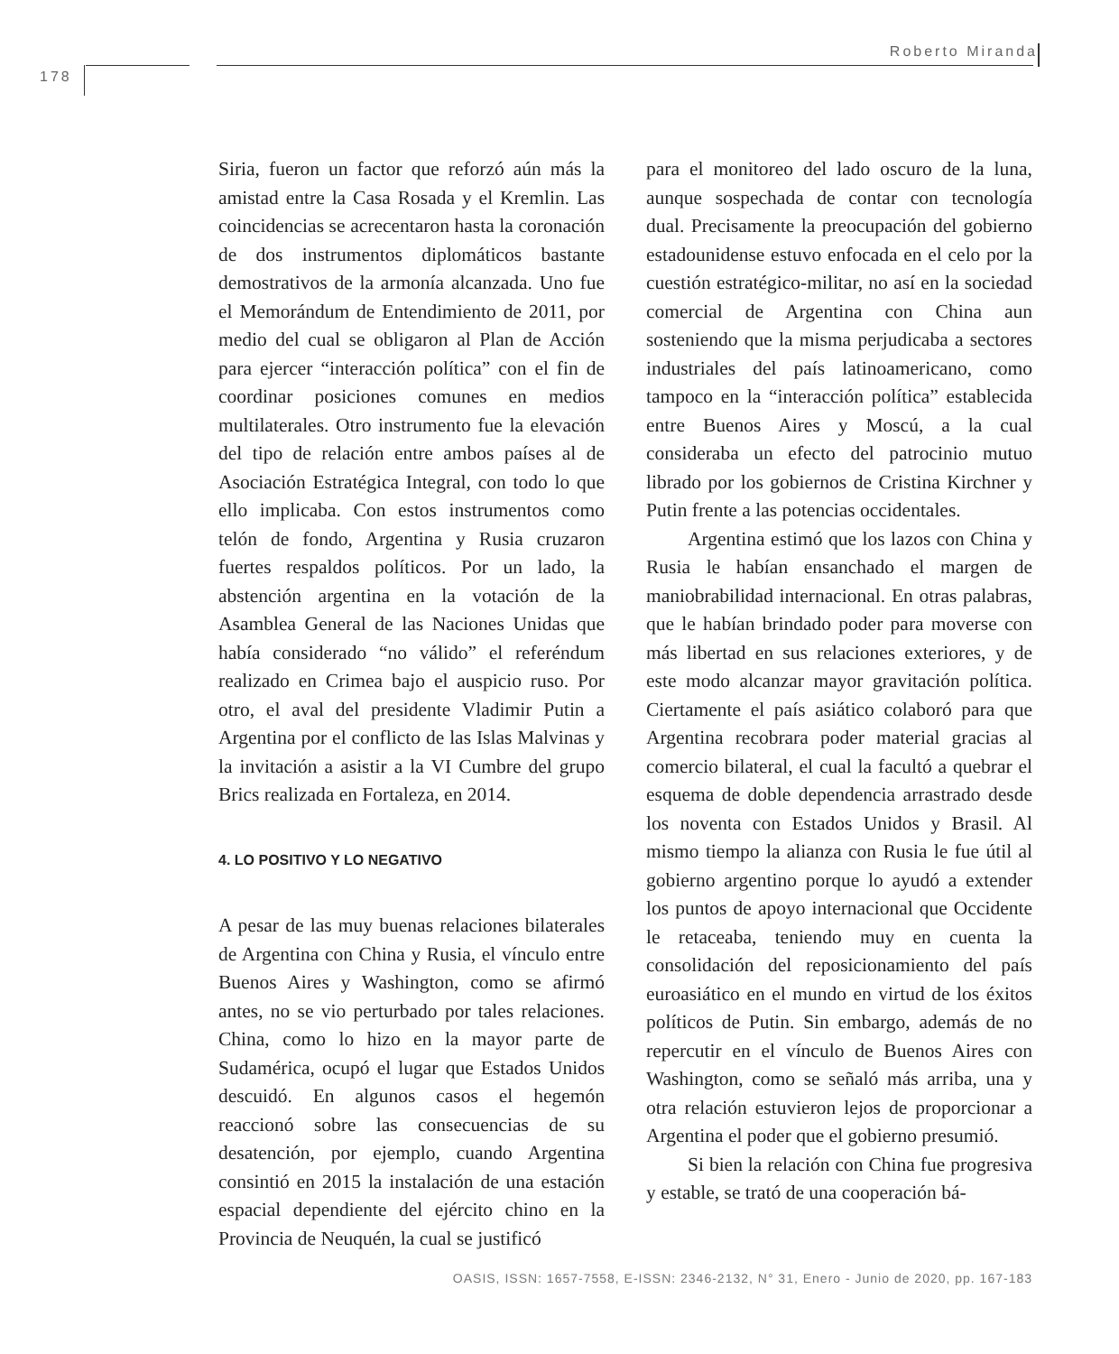Roberto Miranda
178
Siria, fueron un factor que reforzó aún más la amistad entre la Casa Rosada y el Kremlin. Las coincidencias se acrecentaron hasta la coronación de dos instrumentos diplomáticos bastante demostrativos de la armonía alcanzada. Uno fue el Memorándum de Entendimiento de 2011, por medio del cual se obligaron al Plan de Acción para ejercer “interacción política” con el fin de coordinar posiciones comunes en medios multilaterales. Otro instrumento fue la elevación del tipo de relación entre ambos países al de Asociación Estratégica Integral, con todo lo que ello implicaba. Con estos instrumentos como telón de fondo, Argentina y Rusia cruzaron fuertes respaldos políticos. Por un lado, la abstención argentina en la votación de la Asamblea General de las Naciones Unidas que había considerado “no válido” el referéndum realizado en Crimea bajo el auspicio ruso. Por otro, el aval del presidente Vladimir Putin a Argentina por el conflicto de las Islas Malvinas y la invitación a asistir a la VI Cumbre del grupo Brics realizada en Fortaleza, en 2014.
4. LO POSITIVO Y LO NEGATIVO
A pesar de las muy buenas relaciones bilaterales de Argentina con China y Rusia, el vínculo entre Buenos Aires y Washington, como se afirmó antes, no se vio perturbado por tales relaciones. China, como lo hizo en la mayor parte de Sudamérica, ocupó el lugar que Estados Unidos descuidó. En algunos casos el hegemón reaccionó sobre las consecuencias de su desatención, por ejemplo, cuando Argentina consintió en 2015 la instalación de una estación espacial dependiente del ejército chino en la Provincia de Neuquén, la cual se justificó
para el monitoreo del lado oscuro de la luna, aunque sospechada de contar con tecnología dual. Precisamente la preocupación del gobierno estadounidense estuvo enfocada en el celo por la cuestión estratégico-militar, no así en la sociedad comercial de Argentina con China aun sosteniendo que la misma perjudicaba a sectores industriales del país latinoamericano, como tampoco en la “interacción política” establecida entre Buenos Aires y Moscú, a la cual consideraba un efecto del patrocinio mutuo librado por los gobiernos de Cristina Kirchner y Putin frente a las potencias occidentales.
Argentina estimó que los lazos con China y Rusia le habían ensanchado el margen de maniobrabilidad internacional. En otras palabras, que le habían brindado poder para moverse con más libertad en sus relaciones exteriores, y de este modo alcanzar mayor gravitación política. Ciertamente el país asiático colaboró para que Argentina recobrara poder material gracias al comercio bilateral, el cual la facultó a quebrar el esquema de doble dependencia arrastrado desde los noventa con Estados Unidos y Brasil. Al mismo tiempo la alianza con Rusia le fue útil al gobierno argentino porque lo ayudó a extender los puntos de apoyo internacional que Occidente le retaceaba, teniendo muy en cuenta la consolidación del reposicionamiento del país euroasiático en el mundo en virtud de los éxitos políticos de Putin. Sin embargo, además de no repercutir en el vínculo de Buenos Aires con Washington, como se señaló más arriba, una y otra relación estuvieron lejos de proporcionar a Argentina el poder que el gobierno presumió.
Si bien la relación con China fue progresiva y estable, se trató de una cooperación bá-
OASIS, ISSN: 1657-7558, E-ISSN: 2346-2132, N° 31, Enero - Junio de 2020, pp. 167-183